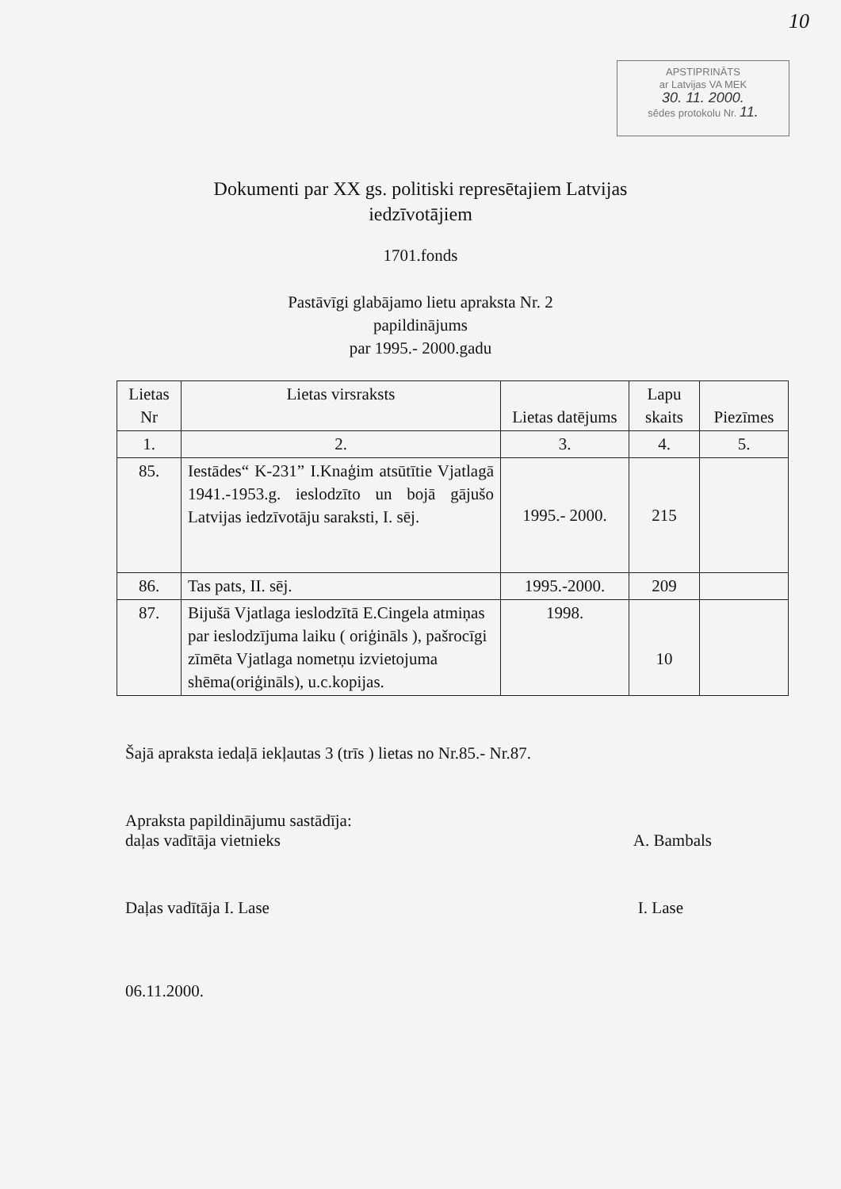10
APSTIPRINĀTS
ar Latvijas VA MEK
30. 11. 2000.
sēdes protokolu Nr. 11.
Dokumenti par XX gs. politiski represētajiem Latvijas
iedzīvotājiem
1701.fonds
Pastāvīgi glabājamo lietu apraksta Nr. 2
papildinājums
par 1995.- 2000.gadu
| Lietas Nr | Lietas virsraksts | Lietas datējums | Lapu skaits | Piezīmes |
| --- | --- | --- | --- | --- |
| 1. | 2. | 3. | 4. | 5. |
| 85. | Iestādes“ K-231” I.Knaģim atsūtītie Vjatlagā 1941.-1953.g. ieslodzīto un bojā gājušo Latvijas iedzīvotāju saraksti, I. sēj. | 1995.- 2000. | 215 | |
| 86. | Tas pats, II. sēj. | 1995.-2000. | 209 | |
| 87. | Bijušā Vjatlaga ieslodzītā E.Cingela atmiņas par ieslodzījuma laiku ( oriģināls ), pašrocīgi zīmēta Vjatlaga nometņu izvietojuma shēma(oriģināls), u.c.kopijas. | 1998. | 10 | |
Šajā apraksta iedaļā iekļautas 3 (trīs ) lietas no Nr.85.- Nr.87.
Apraksta papildinājumu sastādīja:
daļas vadītāja vietnieks
A. Bambals
Daļas vadītāja I. Lase I. Lase
06.11.2000.